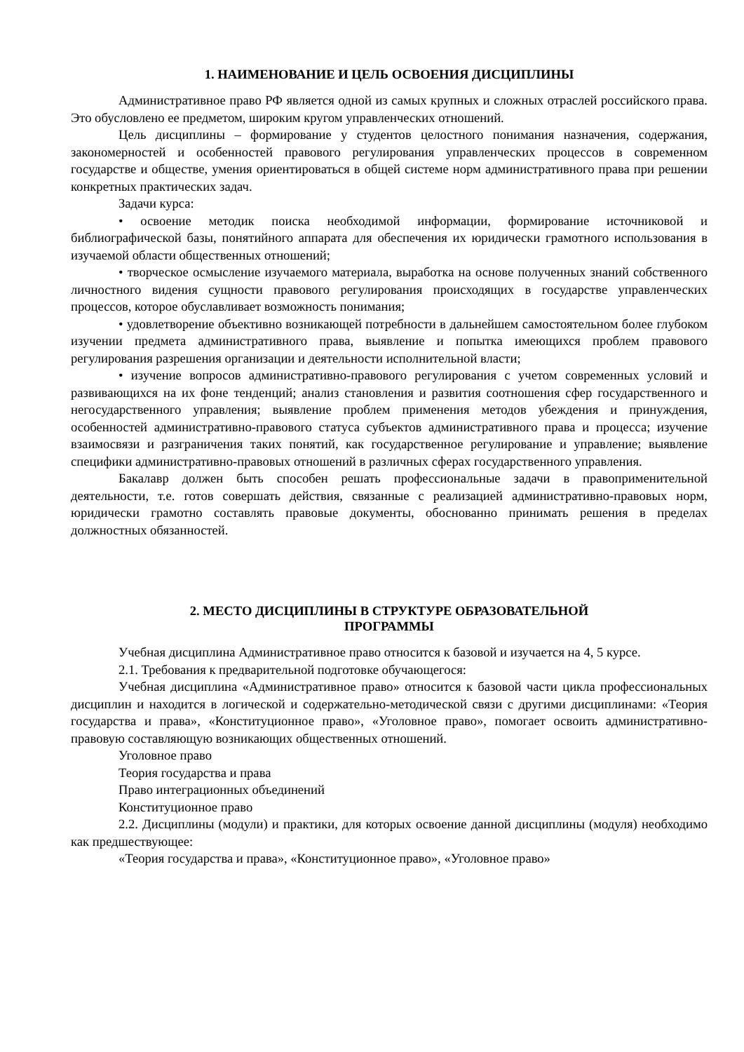1. НАИМЕНОВАНИЕ И ЦЕЛЬ ОСВОЕНИЯ ДИСЦИПЛИНЫ
Административное право РФ является одной из самых крупных и сложных отраслей российского права. Это обусловлено ее предметом, широким кругом управленческих отношений.
Цель дисциплины – формирование у студентов целостного понимания назначения, содержания, закономерностей и особенностей правового регулирования управленческих процессов в современном государстве и обществе, умения ориентироваться в общей системе норм административного права при решении конкретных практических задач.
Задачи курса:
• освоение методик поиска необходимой информации, формирование источниковой и библиографической базы, понятийного аппарата для обеспечения их юридически грамотного использования в изучаемой области общественных отношений;
• творческое осмысление изучаемого материала, выработка на основе полученных знаний собственного личностного видения сущности правового регулирования происходящих в государстве управленческих процессов, которое обуславливает возможность понимания;
• удовлетворение объективно возникающей потребности в дальнейшем самостоятельном более глубоком изучении предмета административного права, выявление и попытка имеющихся проблем правового регулирования разрешения организации и деятельности исполнительной власти;
• изучение вопросов административно-правового регулирования с учетом современных условий и развивающихся на их фоне тенденций; анализ становления и развития соотношения сфер государственного и негосударственного управления; выявление проблем применения методов убеждения и принуждения, особенностей административно-правового статуса субъектов административного права и процесса; изучение взаимосвязи и разграничения таких понятий, как государственное регулирование и управление; выявление специфики административно-правовых отношений в различных сферах государственного управления.
Бакалавр должен быть способен решать профессиональные задачи в правоприменительной деятельности, т.е. готов совершать действия, связанные с реализацией административно-правовых норм, юридически грамотно составлять правовые документы, обоснованно принимать решения в пределах должностных обязанностей.
2. МЕСТО ДИСЦИПЛИНЫ В СТРУКТУРЕ ОБРАЗОВАТЕЛЬНОЙ
ПРОГРАММЫ
Учебная дисциплина Административное право относится к базовой и изучается на 4, 5 курсе.
2.1. Требования к предварительной подготовке обучающегося:
Учебная дисциплина «Административное право» относится к базовой части цикла профессиональных дисциплин и находится в логической и содержательно-методической связи с другими дисциплинами: «Теория государства и права», «Конституционное право», «Уголовное право», помогает освоить административно-правовую составляющую возникающих общественных отношений.
Уголовное право
Теория государства и права
Право интеграционных объединений
Конституционное право
2.2. Дисциплины (модули) и практики, для которых освоение данной дисциплины (модуля) необходимо как предшествующее:
«Теория государства и права», «Конституционное право», «Уголовное право»